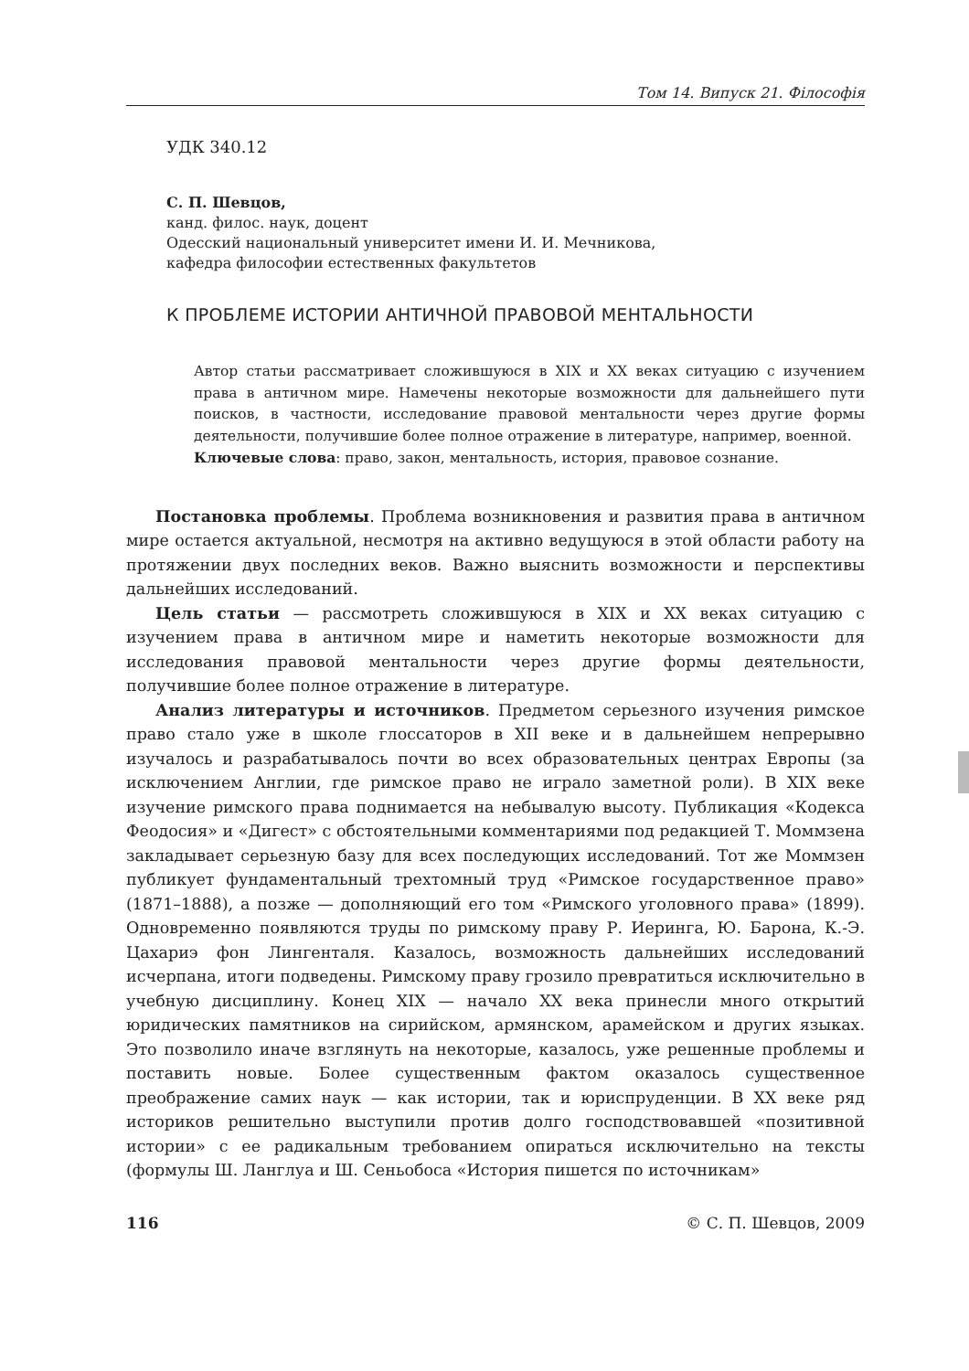Том 14. Випуск 21. Філософія
УДК 340.12
С. П. Шевцов,
канд. филос. наук, доцент
Одесский национальный университет имени И. И. Мечникова,
кафедра философии естественных факультетов
К ПРОБЛЕМЕ ИСТОРИИ АНТИЧНОЙ ПРАВОВОЙ МЕНТАЛЬНОСТИ
Автор статьи рассматривает сложившуюся в XIX и XX веках ситуацию с изучением права в античном мире. Намечены некоторые возможности для дальнейшего пути поисков, в частности, исследование правовой ментальности через другие формы деятельности, получившие более полное отражение в литературе, например, военной.
Ключевые слова: право, закон, ментальность, история, правовое сознание.
Постановка проблемы. Проблема возникновения и развития права в античном мире остается актуальной, несмотря на активно ведущуюся в этой области работу на протяжении двух последних веков. Важно выяснить возможности и перспективы дальнейших исследований.
Цель статьи — рассмотреть сложившуюся в XIX и XX веках ситуацию с изучением права в античном мире и наметить некоторые возможности для исследования правовой ментальности через другие формы деятельности, получившие более полное отражение в литературе.
Анализ литературы и источников. Предметом серьезного изучения римское право стало уже в школе глоссаторов в XII веке и в дальнейшем непрерывно изучалось и разрабатывалось почти во всех образовательных центрах Европы (за исключением Англии, где римское право не играло заметной роли). В XIX веке изучение римского права поднимается на небывалую высоту. Публикация «Кодекса Феодосия» и «Дигест» с обстоятельными комментариями под редакцией Т. Моммзена закладывает серьезную базу для всех последующих исследований. Тот же Моммзен публикует фундаментальный трехтомный труд «Римское государственное право» (1871–1888), а позже — дополняющий его том «Римского уголовного права» (1899). Одновременно появляются труды по римскому праву Р. Иеринга, Ю. Барона, К.-Э. Цахариэ фон Лингенталя. Казалось, возможность дальнейших исследований исчерпана, итоги подведены. Римскому праву грозило превратиться исключительно в учебную дисциплину. Конец XIX — начало XX века принесли много открытий юридических памятников на сирийском, армянском, арамейском и других языках. Это позволило иначе взглянуть на некоторые, казалось, уже решенные проблемы и поставить новые. Более существенным фактом оказалось существенное преображение самих наук — как истории, так и юриспруденции. В XX веке ряд историков решительно выступили против долго господствовавшей «позитивной истории» с ее радикальным требованием опираться исключительно на тексты (формулы Ш. Ланглуа и Ш. Сеньобоса «История пишется по источникам»
116 © С. П. Шевцов, 2009